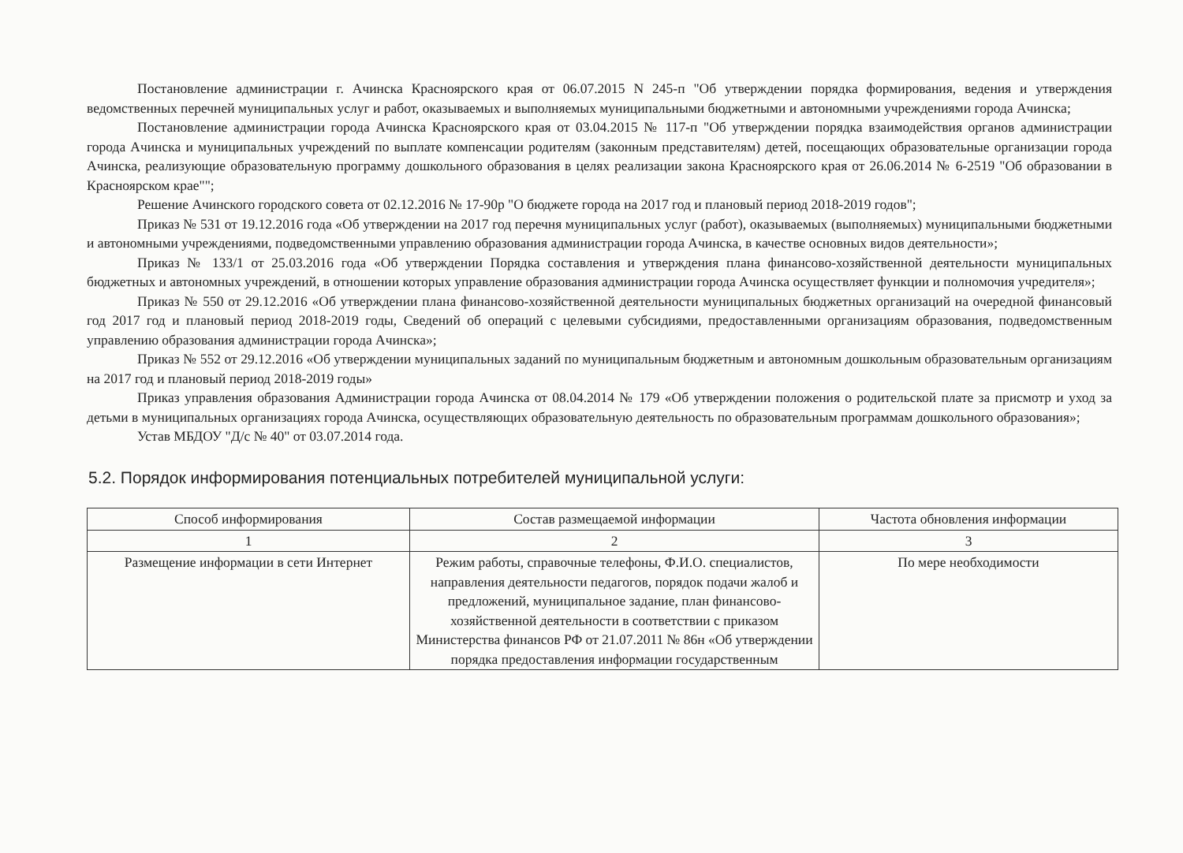Постановление администрации г. Ачинска Красноярского края от 06.07.2015 N 245-п "Об утверждении порядка формирования, ведения и утверждения ведомственных перечней муниципальных услуг и работ, оказываемых и выполняемых муниципальными бюджетными и автономными учреждениями города Ачинска;
Постановление администрации города Ачинска Красноярского края от 03.04.2015 № 117-п "Об утверждении порядка взаимодействия органов администрации города Ачинска и муниципальных учреждений по выплате компенсации родителям (законным представителям) детей, посещающих образовательные организации города Ачинска, реализующие образовательную программу дошкольного образования в целях реализации закона Красноярского края от 26.06.2014 № 6-2519 "Об образовании в Красноярском крае"";
Решение Ачинского городского совета от 02.12.2016 № 17-90р "О бюджете города на 2017 год и плановый период 2018-2019 годов";
Приказ № 531 от 19.12.2016 года «Об утверждении на 2017 год перечня муниципальных услуг (работ), оказываемых (выполняемых) муниципальными бюджетными и автономными учреждениями, подведомственными управлению образования администрации города Ачинска, в качестве основных видов деятельности»;
Приказ № 133/1 от 25.03.2016 года «Об утверждении Порядка составления и утверждения плана финансово-хозяйственной деятельности муниципальных бюджетных и автономных учреждений, в отношении которых управление образования администрации города Ачинска осуществляет функции и полномочия учредителя»;
Приказ № 550 от 29.12.2016 «Об утверждении плана финансово-хозяйственной деятельности муниципальных бюджетных организаций на очередной финансовый год 2017 год и плановый период 2018-2019 годы, Сведений об операций с целевыми субсидиями, предоставленными организациям образования, подведомственным управлению образования администрации города Ачинска»;
Приказ № 552 от 29.12.2016 «Об утверждении муниципальных заданий по муниципальным бюджетным и автономным дошкольным образовательным организациям на 2017 год и плановый период 2018-2019 годы»
Приказ управления образования Администрации города Ачинска от 08.04.2014 № 179 «Об утверждении положения о родительской плате за присмотр и уход за детьми в муниципальных организациях города Ачинска, осуществляющих образовательную деятельность по образовательным программам дошкольного образования»;
Устав МБДОУ "Д/с № 40" от 03.07.2014 года.
5.2. Порядок информирования потенциальных потребителей муниципальной услуги:
| Способ информирования | Состав размещаемой информации | Частота обновления информации |
| --- | --- | --- |
| 1 | 2 | 3 |
| Размещение информации в сети Интернет | Режим работы, справочные телефоны, Ф.И.О. специалистов, направления деятельности педагогов, порядок подачи жалоб и предложений, муниципальное задание, план финансово-хозяйственной деятельности в соответствии с приказом Министерства финансов РФ от 21.07.2011 № 86н «Об утверждении порядка предоставления информации государственным | По мере необходимости |